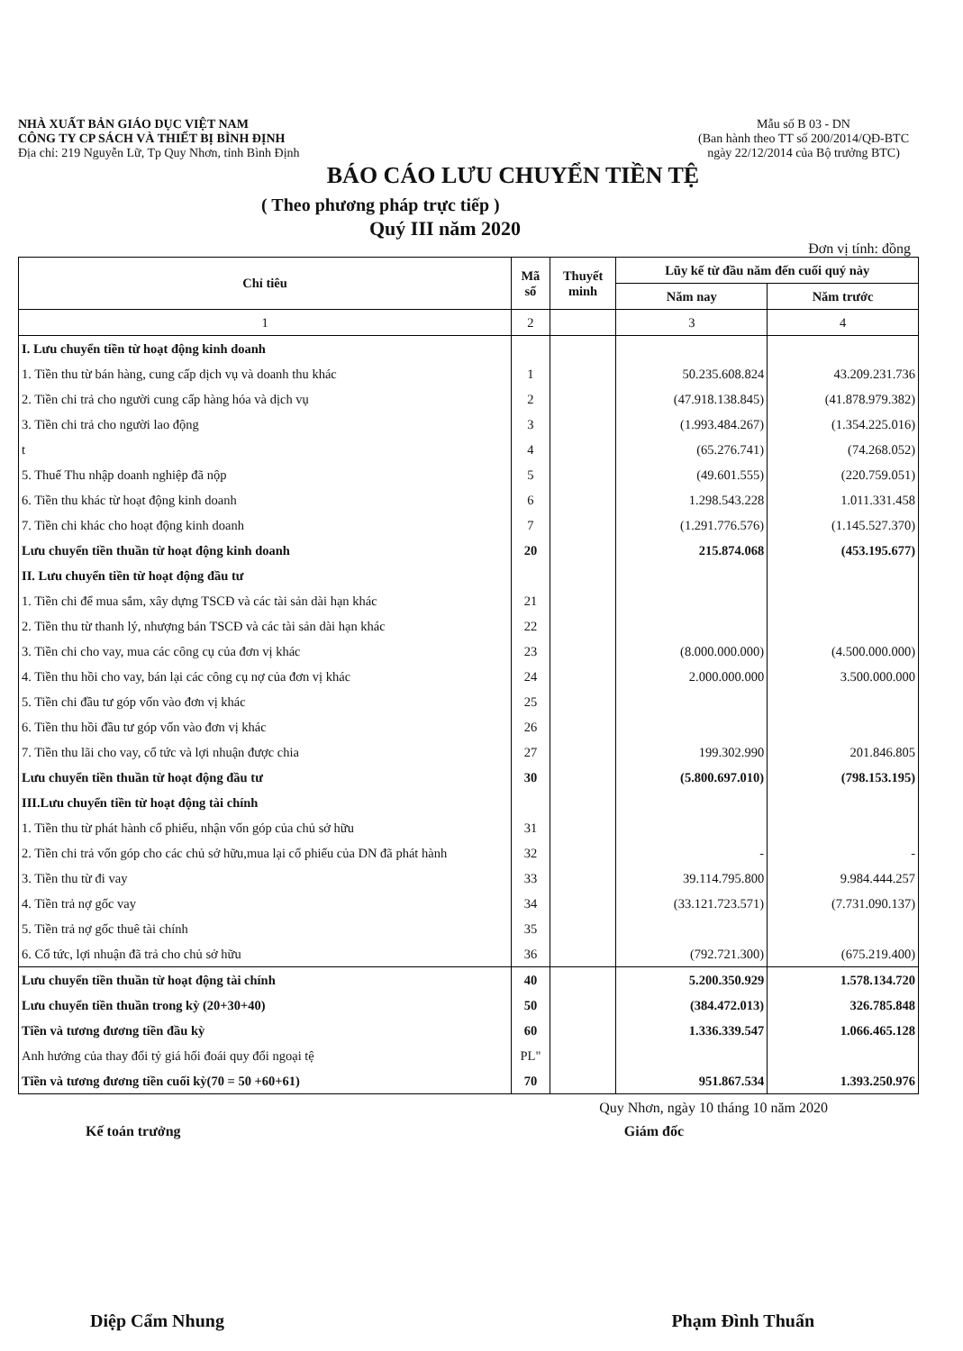NHÀ XUẤT BẢN GIÁO DỤC VIỆT NAM
CÔNG TY CP SÁCH VÀ THIẾT BỊ BÌNH ĐỊNH
Địa chỉ: 219 Nguyễn Lữ, Tp Quy Nhơn, tỉnh Bình Định
Mẫu số B 03 - DN
(Ban hành theo TT số 200/2014/QĐ-BTC
ngày 22/12/2014 của Bộ trưởng BTC)
BÁO CÁO LƯU CHUYỂN TIỀN TỆ
( Theo phương pháp trực tiếp )
Quý III năm 2020
Đơn vị tính: đồng
| Chỉ tiêu | Mã số | Thuyết minh | Lũy kế từ đầu năm đến cuối quý này | |
| --- | --- | --- | --- | --- |
| | | | Năm nay | Năm trước |
| 1 | 2 | | 3 | 4 |
| I. Lưu chuyển tiền từ hoạt động kinh doanh | | | | |
| 1. Tiền thu từ bán hàng, cung cấp dịch vụ và doanh thu khác | 1 | | 50.235.608.824 | 43.209.231.736 |
| 2. Tiền chi trả cho người cung cấp hàng hóa và dịch vụ | 2 | | (47.918.138.845) | (41.878.979.382) |
| 3. Tiền chi trả cho người lao động | 3 | | (1.993.484.267) | (1.354.225.016) |
| t | 4 | | (65.276.741) | (74.268.052) |
| 5. Thuế Thu nhập doanh nghiệp đã nộp | 5 | | (49.601.555) | (220.759.051) |
| 6. Tiền thu khác từ hoạt động kinh doanh | 6 | | 1.298.543.228 | 1.011.331.458 |
| 7. Tiền chi khác cho hoạt động kinh doanh | 7 | | (1.291.776.576) | (1.145.527.370) |
| Lưu chuyển tiền thuần từ hoạt động kinh doanh | 20 | | 215.874.068 | (453.195.677) |
| II. Lưu chuyển tiền từ hoạt động đầu tư | | | | |
| 1. Tiền chi để mua sắm, xây dựng TSCĐ và các tài sản dài hạn khác | 21 | | | |
| 2. Tiền thu từ thanh lý, nhượng bán TSCĐ và các tài sản dài hạn khác | 22 | | | |
| 3. Tiền chi cho vay, mua các công cụ của đơn vị khác | 23 | | (8.000.000.000) | (4.500.000.000) |
| 4. Tiền thu hồi cho vay, bán lại các công cụ nợ của đơn vị khác | 24 | | 2.000.000.000 | 3.500.000.000 |
| 5. Tiền chi đầu tư góp vốn vào đơn vị khác | 25 | | | |
| 6. Tiền thu hồi đầu tư góp vốn vào đơn vị khác | 26 | | | |
| 7. Tiền thu lãi cho vay, cổ tức và lợi nhuận được chia | 27 | | 199.302.990 | 201.846.805 |
| Lưu chuyển tiền thuần từ hoạt động đầu tư | 30 | | (5.800.697.010) | (798.153.195) |
| III.Lưu chuyển tiền từ hoạt động tài chính | | | | |
| 1. Tiền thu từ phát hành cổ phiếu, nhận vốn góp của chủ sở hữu | 31 | | | |
| 2. Tiền chi trả vốn góp cho các chủ sở hữu,mua lại cổ phiếu của DN đã phát hành | 32 | | - | - |
| 3. Tiền thu từ đi vay | 33 | | 39.114.795.800 | 9.984.444.257 |
| 4. Tiền trả nợ gốc vay | 34 | | (33.121.723.571) | (7.731.090.137) |
| 5. Tiền trả nợ gốc thuê tài chính | 35 | | | |
| 6. Cổ tức, lợi nhuận đã trả cho chủ sở hữu | 36 | | (792.721.300) | (675.219.400) |
| Lưu chuyển tiền thuần từ hoạt động tài chính | 40 | | 5.200.350.929 | 1.578.134.720 |
| Lưu chuyển tiền thuần trong kỳ (20+30+40) | 50 | | (384.472.013) | 326.785.848 |
| Tiền và tương đương tiền đầu kỳ | 60 | | 1.336.339.547 | 1.066.465.128 |
| Anh hưởng của thay đổi tỷ giá hối đoái quy đổi ngoại tệ | PL" | | | |
| Tiền và tương đương tiền cuối kỳ(70 = 50 +60+61) | 70 | | 951.867.534 | 1.393.250.976 |
Quy Nhơn, ngày 10 tháng 10 năm 2020
Kế toán trưởng Giám đốc
Diệp Cẩm Nhung Phạm Đình Thuấn